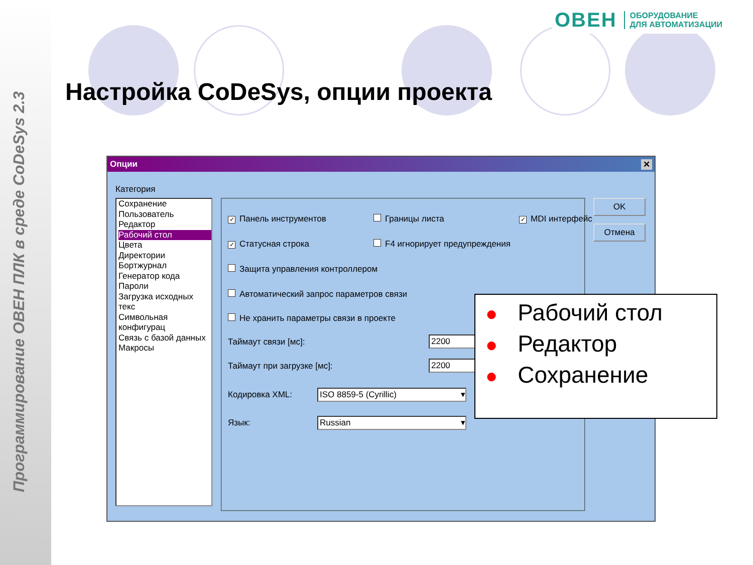Программирование ОВЕН ПЛК в среде CoDeSys 2.3
ОВЕН ОБОРУДОВАНИЕ
ДЛЯ АВТОМАТИЗАЦИИ
Настройка CoDeSys, опции проекта
Опции ✕
Категория
Сохранение
Пользователь
Редактор
Рабочий стол
Цвета
Директории
Бортжурнал
Генератор кода
Пароли
Загрузка исходных текс
Символьная конфигурац
Связь с базой данных
Макросы
✓ Панель инструментов Границы листа ✓ MDI интерфейс
✓ Статусная строка F4 игнорирует предупреждения
Защита управления контроллером
Автоматический запрос параметров связи
Не хранить параметры связи в проекте
Таймаут связи [мс]: 2200
Таймаут при загрузке [мс]: 2200
Кодировка XML: ISO 8859-5 (Cyrillic) ▾
Язык: Russian ▾
OK
Отмена
● Рабочий стол
● Редактор
● Сохранение